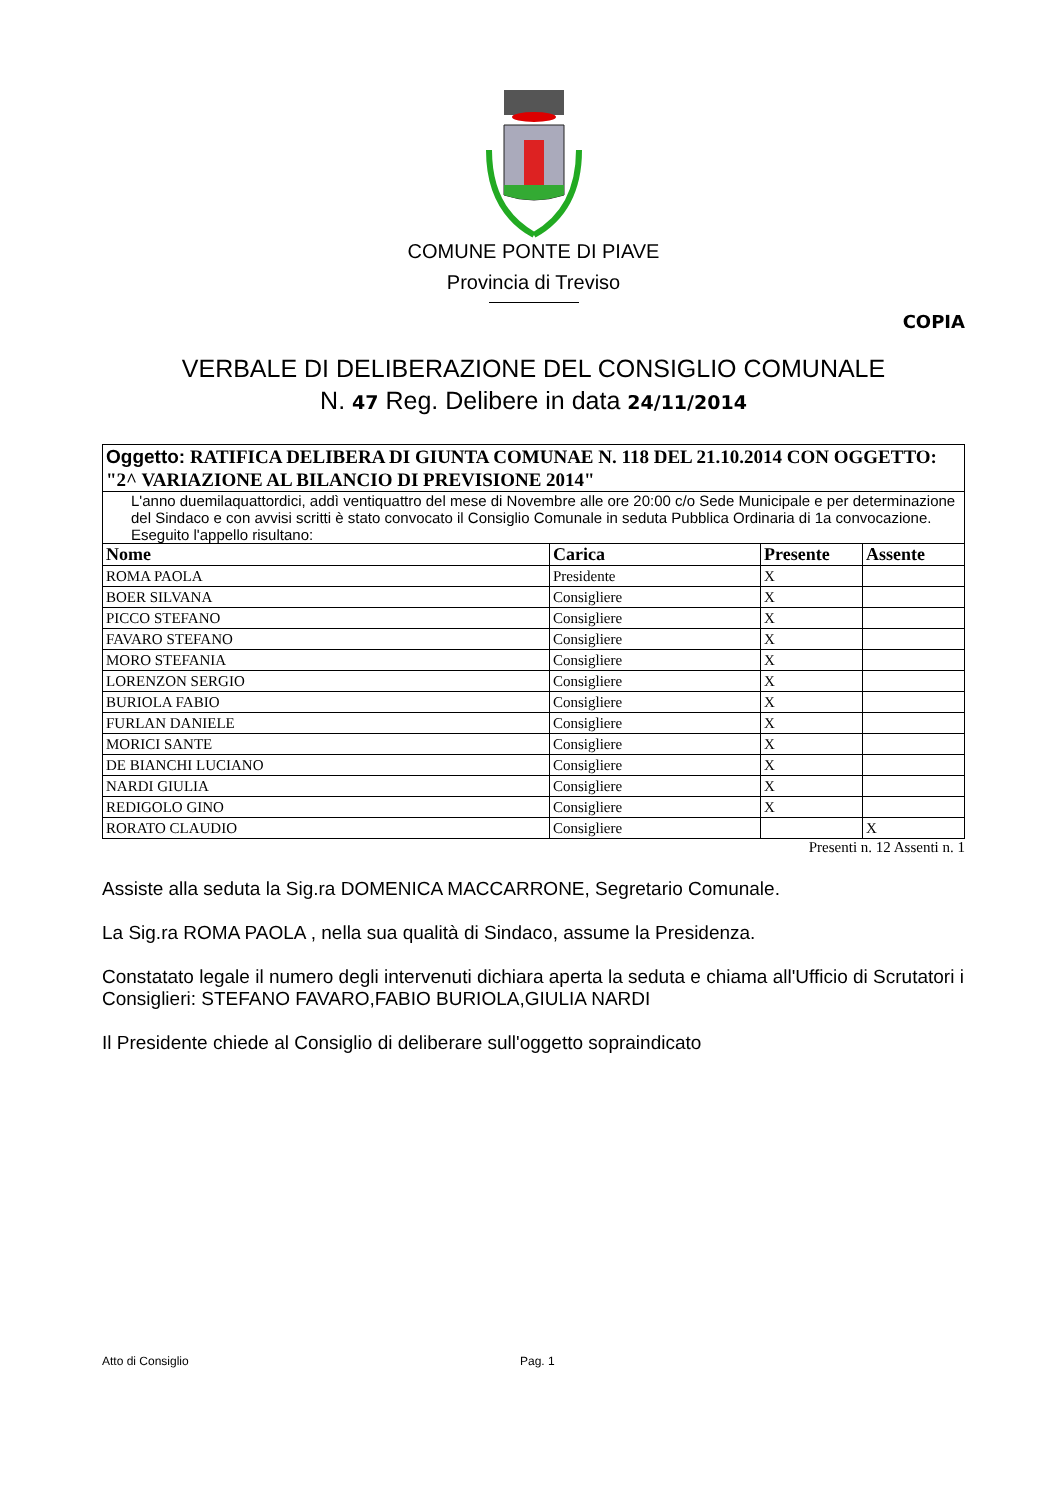COMUNE PONTE DI PIAVE
Provincia di Treviso
COPIA
VERBALE DI DELIBERAZIONE DEL CONSIGLIO COMUNALE
N. 47 Reg. Delibere in data 24/11/2014
| Oggetto: RATIFICA DELIBERA DI GIUNTA COMUNAE N. 118 DEL 21.10.2014 CON OGGETTO: "2^ VARIAZIONE AL BILANCIO DI PREVISIONE 2014" | | | |
| L'anno duemilaquattordici, addì ventiquattro del mese di Novembre alle ore 20:00 c/o Sede Municipale e per determinazione del Sindaco e con avvisi scritti è stato convocato il Consiglio Comunale in seduta Pubblica Ordinaria di 1a convocazione. Eseguito l'appello risultano: | | | |
| Nome | Carica | Presente | Assente |
| ROMA PAOLA | Presidente | X | |
| BOER SILVANA | Consigliere | X | |
| PICCO STEFANO | Consigliere | X | |
| FAVARO STEFANO | Consigliere | X | |
| MORO STEFANIA | Consigliere | X | |
| LORENZON SERGIO | Consigliere | X | |
| BURIOLA FABIO | Consigliere | X | |
| FURLAN DANIELE | Consigliere | X | |
| MORICI SANTE | Consigliere | X | |
| DE BIANCHI LUCIANO | Consigliere | X | |
| NARDI GIULIA | Consigliere | X | |
| REDIGOLO GINO | Consigliere | X | |
| RORATO CLAUDIO | Consigliere | | X |
Presenti n. 12 Assenti n. 1
Assiste alla seduta la Sig.ra DOMENICA MACCARRONE, Segretario Comunale.
La Sig.ra ROMA PAOLA , nella sua qualità di Sindaco, assume la Presidenza.
Constatato legale il numero degli intervenuti dichiara aperta la seduta e chiama all'Ufficio di Scrutatori i Consiglieri: STEFANO FAVARO,FABIO BURIOLA,GIULIA NARDI
Il Presidente chiede al Consiglio di deliberare sull'oggetto sopraindicato
Atto di Consiglio Pag. 1